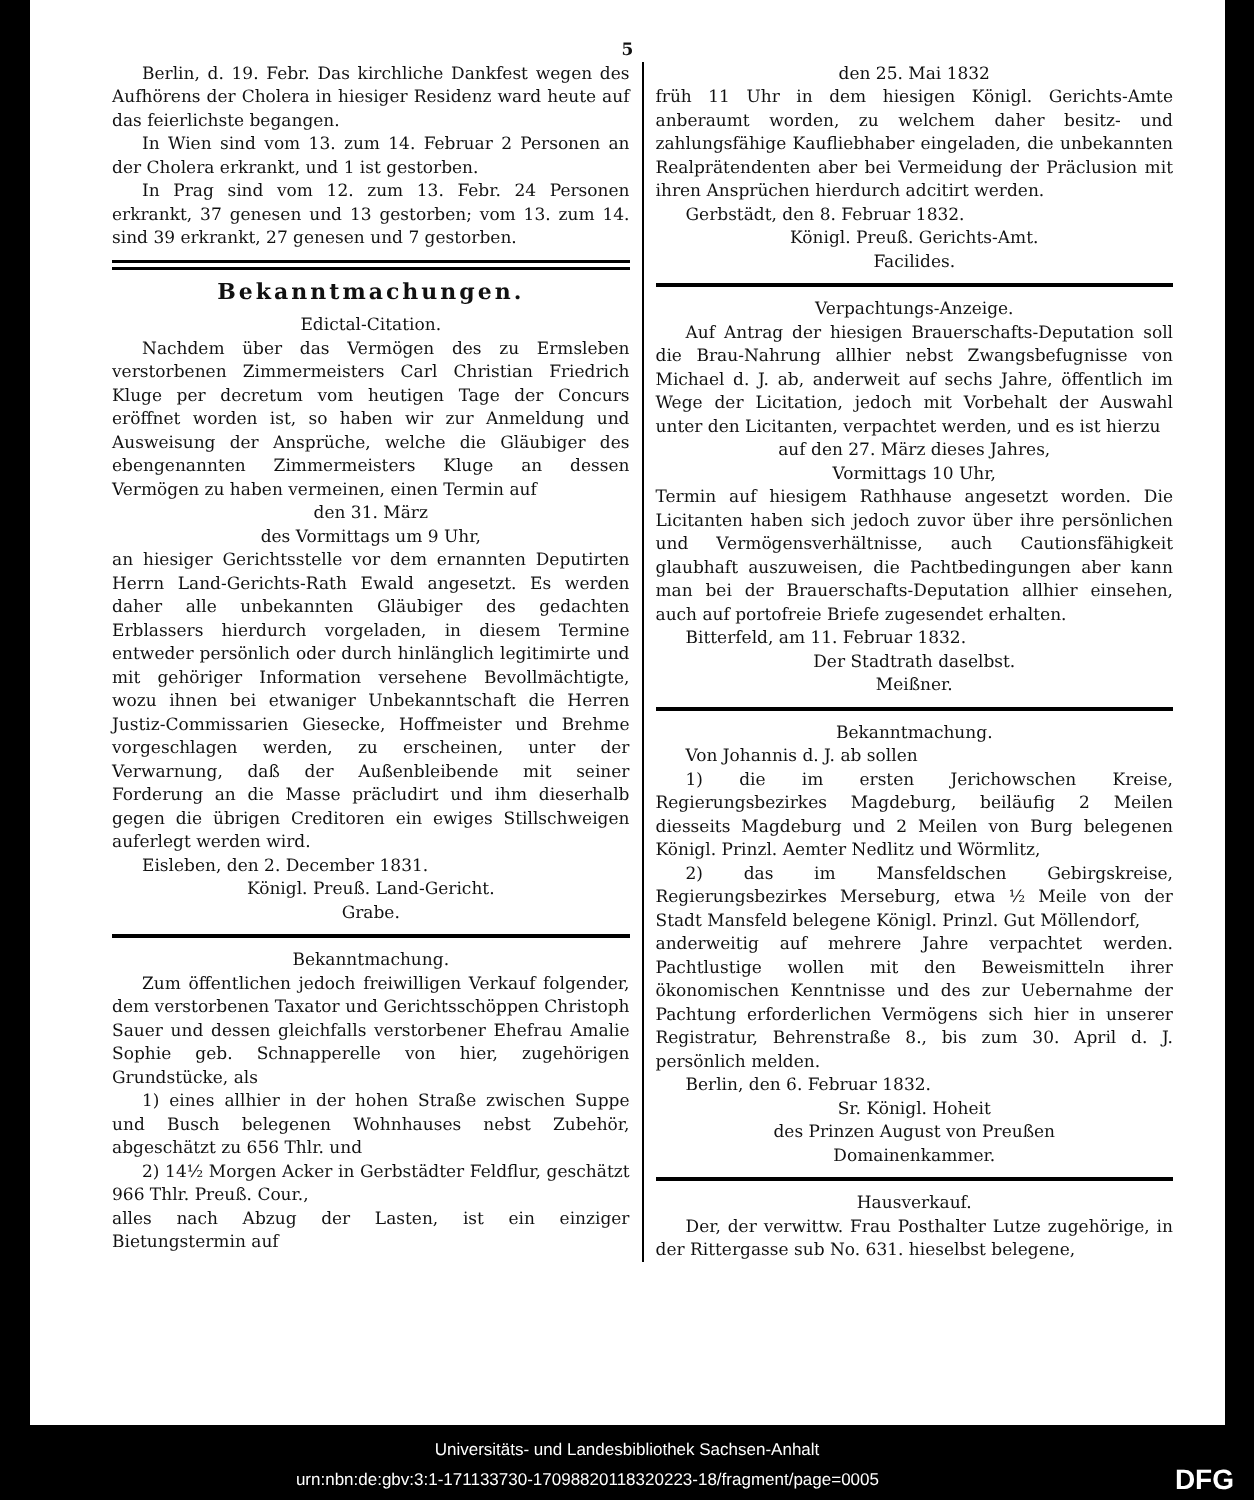5
Berlin, d. 19. Febr. Das kirchliche Dankfest wegen des Aufhörens der Cholera in hiesiger Residenz ward heute auf das feierlichste begangen.
In Wien sind vom 13. zum 14. Februar 2 Personen an der Cholera erkrankt, und 1 ist gestorben.
In Prag sind vom 12. zum 13. Febr. 24 Personen erkrankt, 37 genesen und 13 gestorben; vom 13. zum 14. sind 39 erkrankt, 27 genesen und 7 gestorben.
Bekanntmachungen.
Edictal-Citation.
Nachdem über das Vermögen des zu Ermsleben verstorbenen Zimmermeisters Carl Christian Friedrich Kluge per decretum vom heutigen Tage der Concurs eröffnet worden ist, so haben wir zur Anmeldung und Ausweisung der Ansprüche, welche die Gläubiger des ebengenannten Zimmermeisters Kluge an dessen Vermögen zu haben vermeinen, einen Termin auf
den 31. März
des Vormittags um 9 Uhr,
an hiesiger Gerichtsstelle vor dem ernannten Deputirten Herrn Land-Gerichts-Rath Ewald angesetzt. Es werden daher alle unbekannten Gläubiger des gedachten Erblassers hierdurch vorgeladen, in diesem Termine entweder persönlich oder durch hinlänglich legitimirte und mit gehöriger Information versehene Bevollmächtigte, wozu ihnen bei etwaniger Unbekanntschaft die Herren Justiz-Commissarien Giesecke, Hoffmeister und Brehme vorgeschlagen werden, zu erscheinen, unter der Verwarnung, daß der Außenbleibende mit seiner Forderung an die Masse präcludirt und ihm dieserhalb gegen die übrigen Creditoren ein ewiges Stillschweigen auferlegt werden wird.
Eisleben, den 2. December 1831.
Königl. Preuß. Land-Gericht.
Grabe.
Bekanntmachung.
Zum öffentlichen jedoch freiwilligen Verkauf folgender, dem verstorbenen Taxator und Gerichtsschöppen Christoph Sauer und dessen gleichfalls verstorbener Ehefrau Amalie Sophie geb. Schnapperelle von hier, zugehörigen Grundstücke, als
1) eines allhier in der hohen Straße zwischen Suppe und Busch belegenen Wohnhauses nebst Zubehör, abgeschätzt zu 656 Thlr. und
2) 14½ Morgen Acker in Gerbstädter Feldflur, geschätzt 966 Thlr. Preuß. Cour.,
alles nach Abzug der Lasten, ist ein einziger Bietungstermin auf
den 25. Mai 1832
früh 11 Uhr in dem hiesigen Königl. Gerichts-Amte anberaumt worden, zu welchem daher besitz- und zahlungsfähige Kaufliebhaber eingeladen, die unbekannten Realprätendenten aber bei Vermeidung der Präclusion mit ihren Ansprüchen hierdurch adcitirt werden.
Gerbstädt, den 8. Februar 1832.
Königl. Preuß. Gerichts-Amt.
Facilides.
Verpachtungs-Anzeige.
Auf Antrag der hiesigen Brauerschafts-Deputation soll die Brau-Nahrung allhier nebst Zwangsbefugnisse von Michael d. J. ab, anderweit auf sechs Jahre, öffentlich im Wege der Licitation, jedoch mit Vorbehalt der Auswahl unter den Licitanten, verpachtet werden, und es ist hierzu
auf den 27. März dieses Jahres,
Vormittags 10 Uhr,
Termin auf hiesigem Rathhause angesetzt worden. Die Licitanten haben sich jedoch zuvor über ihre persönlichen und Vermögensverhältnisse, auch Cautionsfähigkeit glaubhaft auszuweisen, die Pachtbedingungen aber kann man bei der Brauerschafts-Deputation allhier einsehen, auch auf portofreie Briefe zugesendet erhalten.
Bitterfeld, am 11. Februar 1832.
Der Stadtrath daselbst.
Meißner.
Bekanntmachung.
Von Johannis d. J. ab sollen
1) die im ersten Jerichowschen Kreise, Regierungsbezirkes Magdeburg, beiläufig 2 Meilen diesseits Magdeburg und 2 Meilen von Burg belegenen Königl. Prinzl. Aemter Nedlitz und Wörmlitz,
2) das im Mansfeldschen Gebirgskreise, Regierungsbezirkes Merseburg, etwa ½ Meile von der Stadt Mansfeld belegene Königl. Prinzl. Gut Möllendorf,
anderweitig auf mehrere Jahre verpachtet werden. Pachtlustige wollen mit den Beweismitteln ihrer ökonomischen Kenntnisse und des zur Uebernahme der Pachtung erforderlichen Vermögens sich hier in unserer Registratur, Behrenstraße 8., bis zum 30. April d. J. persönlich melden.
Berlin, den 6. Februar 1832.
Sr. Königl. Hoheit
des Prinzen August von Preußen
Domainenkammer.
Hausverkauf.
Der, der verwittw. Frau Posthalter Lutze zugehörige, in der Rittergasse sub No. 631. hieselbst belegene,
Universitäts- und Landesbibliothek Sachsen-Anhalt
urn:nbn:de:gbv:3:1-171133730-17098820118320223-18/fragment/page=0005 DFG